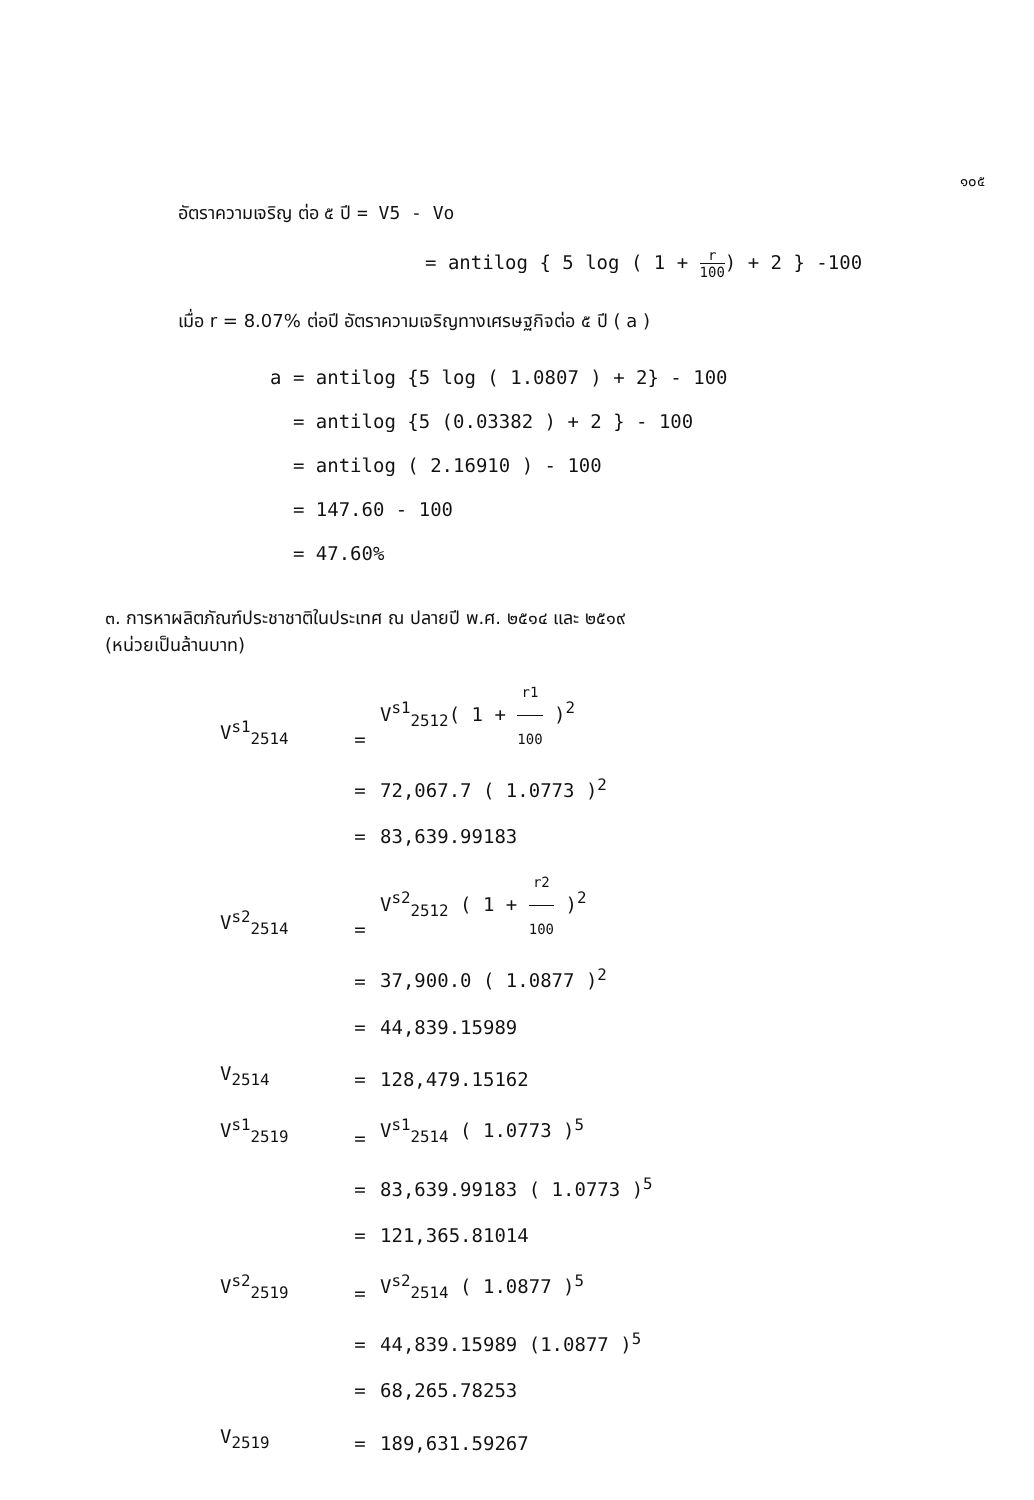๑๐๕
อัตราความเจริญ ต่อ ๕ ปี = V5 - Vo
= antilog { 5 log ( 1 + r 100) + 2 } -100
เมื่อ r = 8.07% ต่อปี อัตราความเจริญทางเศรษฐกิจต่อ ๕ ปี ( a )
a = antilog {5 log ( 1.0807 ) + 2} - 100
= antilog {5 (0.03382 ) + 2 } - 100
= antilog ( 2.16910 ) - 100
= 147.60 - 100
= 47.60%
๓. การหาผลิตภัณฑ์ประชาชาติในประเทศ ณ ปลายปี พ.ศ. ๒๕๑๔ และ ๒๕๑๙
(หน่วยเป็นล้านบาท)
V<sup>s1</sup><sub>2514</sub> = V<sup>s1</sup><sub>2512</sub>( 1 + r1 100 )<sup>2</sup>
= 72,067.7 ( 1.0773 )<sup>2</sup>
= 83,639.99183
V<sup>s2</sup><sub>2514</sub> = V<sup>s2</sup><sub>2512</sub> ( 1 + r2 100 )<sup>2</sup>
= 37,900.0 ( 1.0877 )<sup>2</sup>
= 44,839.15989
V<sub>2514</sub> = 128,479.15162
V<sup>s1</sup><sub>2519</sub> = V<sup>s1</sup><sub>2514</sub> ( 1.0773 )<sup>5</sup>
= 83,639.99183 ( 1.0773 )<sup>5</sup>
= 121,365.81014
V<sup>s2</sup><sub>2519</sub> = V<sup>s2</sup><sub>2514</sub> ( 1.0877 )<sup>5</sup>
= 44,839.15989 (1.0877 )<sup>5</sup>
= 68,265.78253
V<sub>2519</sub> = 189,631.59267